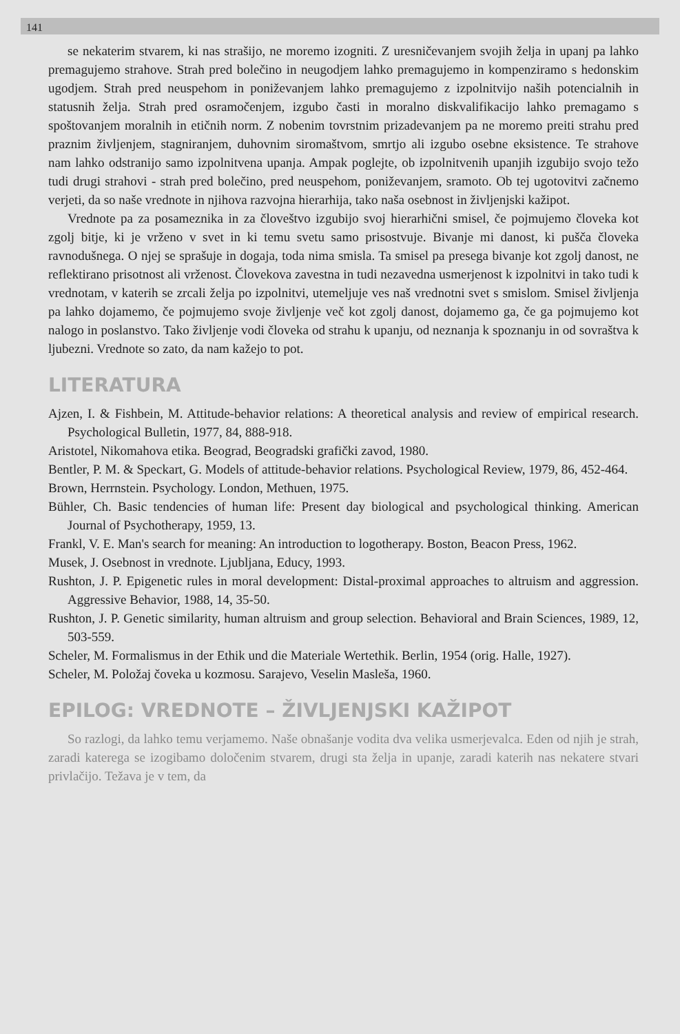141
se nekaterim stvarem, ki nas strašijo, ne moremo izogniti. Z uresničevanjem svojih želja in upanj pa lahko premagujemo strahove. Strah pred bolečino in neugodjem lahko premagujemo in kompenziramo s hedonskim ugodjem. Strah pred neuspehom in poniževanjem lahko premagujemo z izpolnitvijo naših potencialnih in statusnih želja. Strah pred osramočenjem, izgubo časti in moralno diskvalifikacijo lahko premagamo s spoštovanjem moralnih in etičnih norm. Z nobenim tovrstnim prizadevanjem pa ne moremo preiti strahu pred praznim življenjem, stagniranjem, duhovnim siromaštvom, smrtjo ali izgubo osebne eksistence. Te strahove nam lahko odstranijo samo izpolnitvena upanja. Ampak poglejte, ob izpolnitvenih upanjih izgubijo svojo težo tudi drugi strahovi - strah pred bolečino, pred neuspehom, poniževanjem, sramoto. Ob tej ugotovitvi začnemo verjeti, da so naše vrednote in njihova razvojna hierarhija, tako naša osebnost in življenjski kažipot.
Vrednote pa za posameznika in za človeštvo izgubijo svoj hierarhični smisel, če pojmujemo človeka kot zgolj bitje, ki je vrženo v svet in ki temu svetu samo prisostvuje. Bivanje mi danost, ki pušča človeka ravnodušnega. O njej se sprašuje in dogaja, toda nima smisla. Ta smisel pa presega bivanje kot zgolj danost, ne reflektirano prisotnost ali vrženost. Človekova zavestna in tudi nezavedna usmerjenost k izpolnitvi in tako tudi k vrednotam, v katerih se zrcali želja po izpolnitvi, utemeljuje ves naš vrednotni svet s smislom. Smisel življenja pa lahko dojamemo, če pojmujemo svoje življenje več kot zgolj danost, dojamemo ga, če ga pojmujemo kot nalogo in poslanstvo. Tako življenje vodi človeka od strahu k upanju, od neznanja k spoznanju in od sovraštva k ljubezni. Vrednote so zato, da nam kažejo to pot.
LITERATURA
Ajzen, I. & Fishbein, M. Attitude-behavior relations: A theoretical analysis and review of empirical research. Psychological Bulletin, 1977, 84, 888-918.
Aristotel, Nikomahova etika. Beograd, Beogradski grafički zavod, 1980.
Bentler, P. M. & Speckart, G. Models of attitude-behavior relations. Psychological Review, 1979, 86, 452-464.
Brown, Herrnstein. Psychology. London, Methuen, 1975.
Bühler, Ch. Basic tendencies of human life: Present day biological and psychological thinking. American Journal of Psychotherapy, 1959, 13.
Frankl, V. E. Man's search for meaning: An introduction to logotherapy. Boston, Beacon Press, 1962.
Musek, J. Osebnost in vrednote. Ljubljana, Educy, 1993.
Rushton, J. P. Epigenetic rules in moral development: Distal-proximal approaches to altruism and aggression. Aggressive Behavior, 1988, 14, 35-50.
Rushton, J. P. Genetic similarity, human altruism and group selection. Behavioral and Brain Sciences, 1989, 12, 503-559.
Scheler, M. Formalismus in der Ethik und die Materiale Wertethik. Berlin, 1954 (orig. Halle, 1927).
Scheler, M. Položaj čoveka u kozmosu. Sarajevo, Veselin Masleša, 1960.
EPILOG: VREDNOTE – ŽIVLJENJSKI KAŽIPOT
So razlogi, da lahko temu verjamemo. Naše obnašanje vodita dva velika usmerjevalca. Eden od njih je strah, zaradi katerega se izogibamo določenim stvarem, drugi sta želja in upanje, zaradi katerih nas nekatere stvari privlačijo. Težava je v tem, da